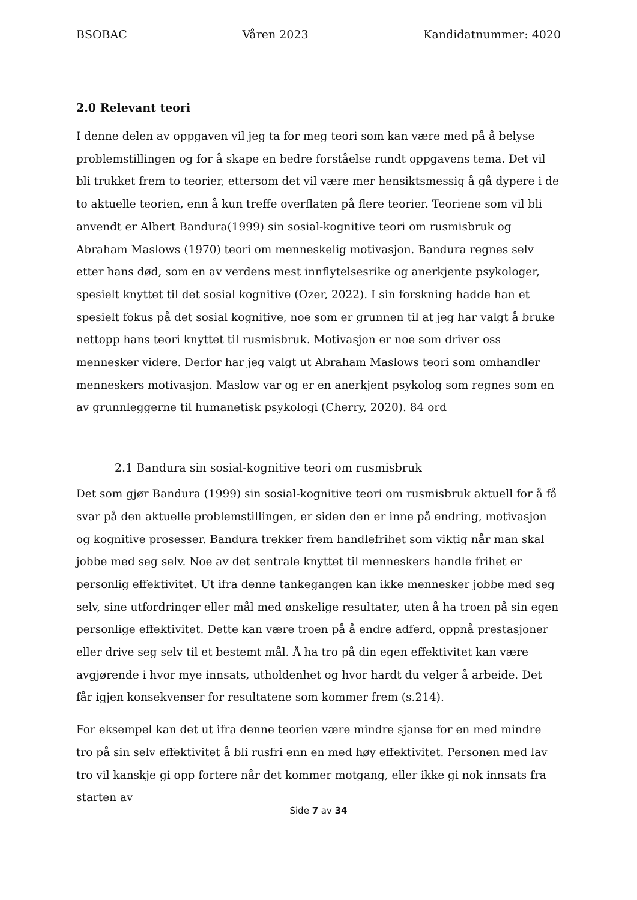BSOBAC Våren 2023 Kandidatnummer: 4020
2.0 Relevant teori
I denne delen av oppgaven vil jeg ta for meg teori som kan være med på å belyse problemstillingen og for å skape en bedre forståelse rundt oppgavens tema. Det vil bli trukket frem to teorier, ettersom det vil være mer hensiktsmessig å gå dypere i de to aktuelle teorien, enn å kun treffe overflaten på flere teorier. Teoriene som vil bli anvendt er Albert Bandura(1999) sin sosial-kognitive teori om rusmisbruk og Abraham Maslows (1970) teori om menneskelig motivasjon. Bandura regnes selv etter hans død, som en av verdens mest innflytelsesrike og anerkjente psykologer, spesielt knyttet til det sosial kognitive (Ozer, 2022). I sin forskning hadde han et spesielt fokus på det sosial kognitive, noe som er grunnen til at jeg har valgt å bruke nettopp hans teori knyttet til rusmisbruk. Motivasjon er noe som driver oss mennesker videre. Derfor har jeg valgt ut Abraham Maslows teori som omhandler menneskers motivasjon. Maslow var og er en anerkjent psykolog som regnes som en av grunnleggerne til humanetisk psykologi (Cherry, 2020). 84 ord
2.1 Bandura sin sosial-kognitive teori om rusmisbruk
Det som gjør Bandura (1999) sin sosial-kognitive teori om rusmisbruk aktuell for å få svar på den aktuelle problemstillingen, er siden den er inne på endring, motivasjon og kognitive prosesser. Bandura trekker frem handlefrihet som viktig når man skal jobbe med seg selv. Noe av det sentrale knyttet til menneskers handle frihet er personlig effektivitet. Ut ifra denne tankegangen kan ikke mennesker jobbe med seg selv, sine utfordringer eller mål med ønskelige resultater, uten å ha troen på sin egen personlige effektivitet. Dette kan være troen på å endre adferd, oppnå prestasjoner eller drive seg selv til et bestemt mål. Å ha tro på din egen effektivitet kan være avgjørende i hvor mye innsats, utholdenhet og hvor hardt du velger å arbeide. Det får igjen konsekvenser for resultatene som kommer frem (s.214).
For eksempel kan det ut ifra denne teorien være mindre sjanse for en med mindre tro på sin selv effektivitet å bli rusfri enn en med høy effektivitet. Personen med lav tro vil kanskje gi opp fortere når det kommer motgang, eller ikke gi nok innsats fra starten av
Side 7 av 34